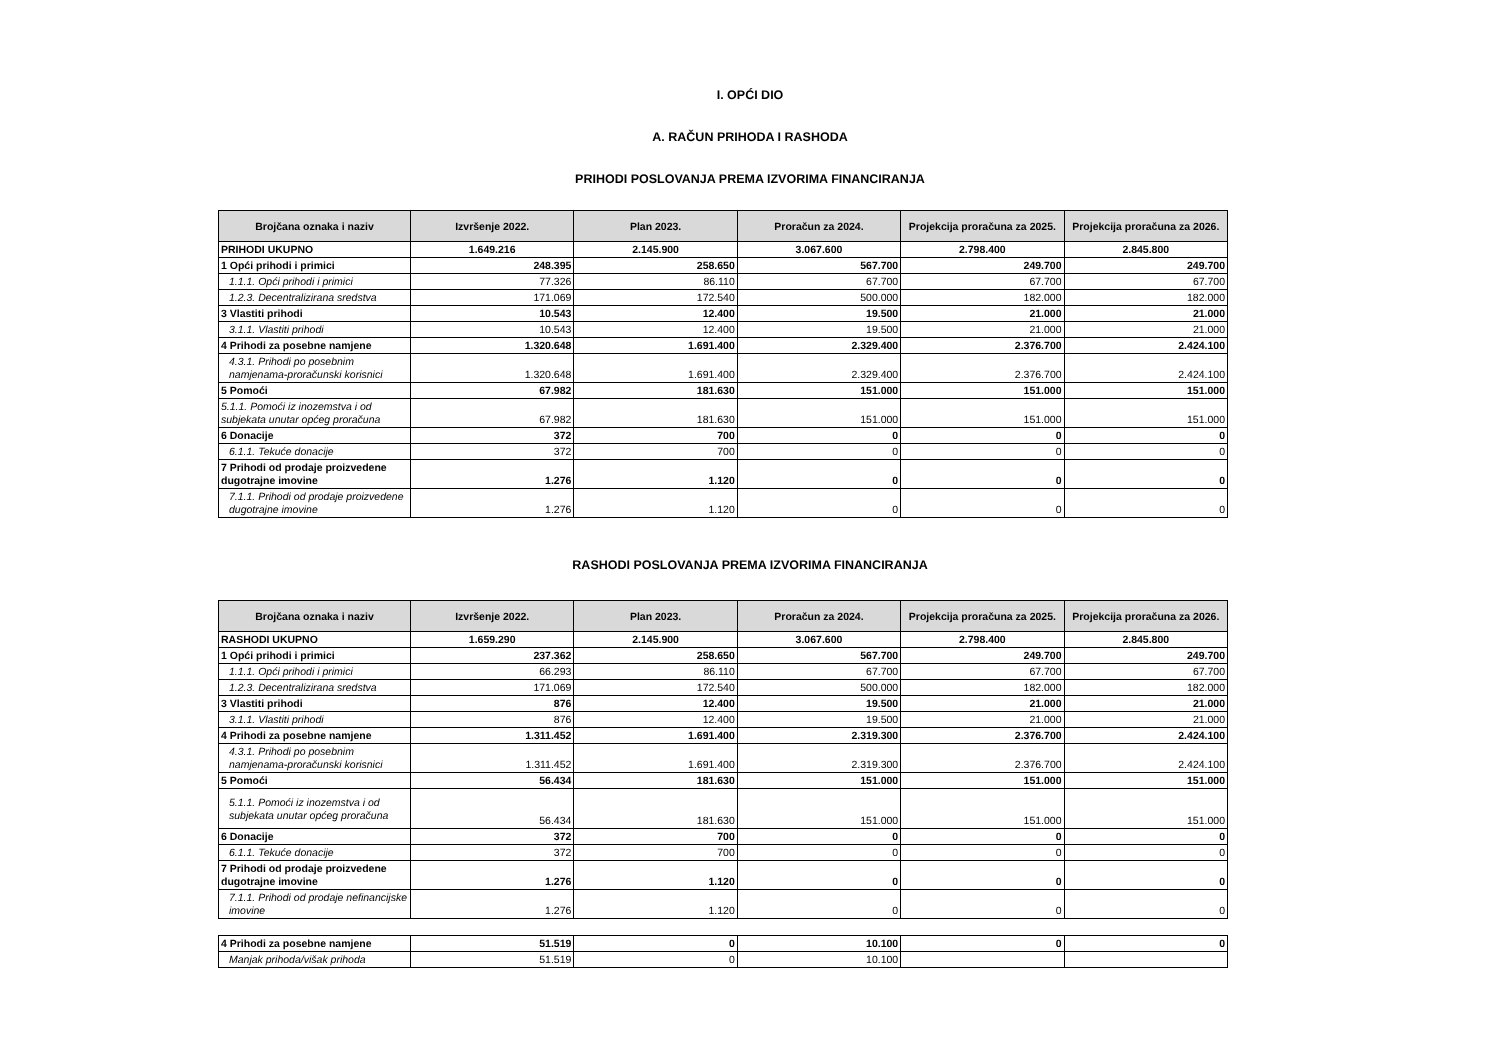I. OPĆI DIO
A. RAČUN PRIHODA I RASHODA
PRIHODI POSLOVANJA PREMA IZVORIMA FINANCIRANJA
| Brojčana oznaka i naziv | Izvršenje 2022. | Plan 2023. | Proračun za 2024. | Projekcija proračuna za 2025. | Projekcija proračuna za 2026. |
| --- | --- | --- | --- | --- | --- |
| PRIHODI UKUPNO | 1.649.216 | 2.145.900 | 3.067.600 | 2.798.400 | 2.845.800 |
| 1 Opći prihodi i primici | 248.395 | 258.650 | 567.700 | 249.700 | 249.700 |
| 1.1.1. Opći prihodi i primici | 77.326 | 86.110 | 67.700 | 67.700 | 67.700 |
| 1.2.3. Decentralizirana sredstva | 171.069 | 172.540 | 500.000 | 182.000 | 182.000 |
| 3 Vlastiti prihodi | 10.543 | 12.400 | 19.500 | 21.000 | 21.000 |
| 3.1.1. Vlastiti prihodi | 10.543 | 12.400 | 19.500 | 21.000 | 21.000 |
| 4 Prihodi za posebne namjene | 1.320.648 | 1.691.400 | 2.329.400 | 2.376.700 | 2.424.100 |
| 4.3.1. Prihodi po posebnim namjenama-proračunski korisnici | 1.320.648 | 1.691.400 | 2.329.400 | 2.376.700 | 2.424.100 |
| 5 Pomoći | 67.982 | 181.630 | 151.000 | 151.000 | 151.000 |
| 5.1.1. Pomoći iz inozemstva i od subjekata unutar općeg proračuna | 67.982 | 181.630 | 151.000 | 151.000 | 151.000 |
| 6 Donacije | 372 | 700 | 0 | 0 | 0 |
| 6.1.1. Tekuće donacije | 372 | 700 | 0 | 0 | 0 |
| 7 Prihodi od prodaje proizvedene dugotrajne imovine | 1.276 | 1.120 | 0 | 0 | 0 |
| 7.1.1. Prihodi od prodaje proizvedene dugotrajne imovine | 1.276 | 1.120 | 0 | 0 | 0 |
RASHODI POSLOVANJA PREMA IZVORIMA FINANCIRANJA
| Brojčana oznaka i naziv | Izvršenje 2022. | Plan 2023. | Proračun za 2024. | Projekcija proračuna za 2025. | Projekcija proračuna za 2026. |
| --- | --- | --- | --- | --- | --- |
| RASHODI UKUPNO | 1.659.290 | 2.145.900 | 3.067.600 | 2.798.400 | 2.845.800 |
| 1 Opći prihodi i primici | 237.362 | 258.650 | 567.700 | 249.700 | 249.700 |
| 1.1.1. Opći prihodi i primici | 66.293 | 86.110 | 67.700 | 67.700 | 67.700 |
| 1.2.3. Decentralizirana sredstva | 171.069 | 172.540 | 500.000 | 182.000 | 182.000 |
| 3 Vlastiti prihodi | 876 | 12.400 | 19.500 | 21.000 | 21.000 |
| 3.1.1. Vlastiti prihodi | 876 | 12.400 | 19.500 | 21.000 | 21.000 |
| 4 Prihodi za posebne namjene | 1.311.452 | 1.691.400 | 2.319.300 | 2.376.700 | 2.424.100 |
| 4.3.1. Prihodi po posebnim namjenama-proračunski korisnici | 1.311.452 | 1.691.400 | 2.319.300 | 2.376.700 | 2.424.100 |
| 5 Pomoći | 56.434 | 181.630 | 151.000 | 151.000 | 151.000 |
| 5.1.1. Pomoći iz inozemstva i od subjekata unutar općeg proračuna | 56.434 | 181.630 | 151.000 | 151.000 | 151.000 |
| 6 Donacije | 372 | 700 | 0 | 0 | 0 |
| 6.1.1. Tekuće donacije | 372 | 700 | 0 | 0 | 0 |
| 7 Prihodi od prodaje proizvedene dugotrajne imovine | 1.276 | 1.120 | 0 | 0 | 0 |
| 7.1.1. Prihodi od prodaje nefinancijske imovine | 1.276 | 1.120 | 0 | 0 | 0 |
| 4 Prihodi za posebne namjene | 51.519 | 0 | 10.100 | 0 | 0 |
| Manjak prihoda/višak prihoda | 51.519 | 0 | 10.100 | | |